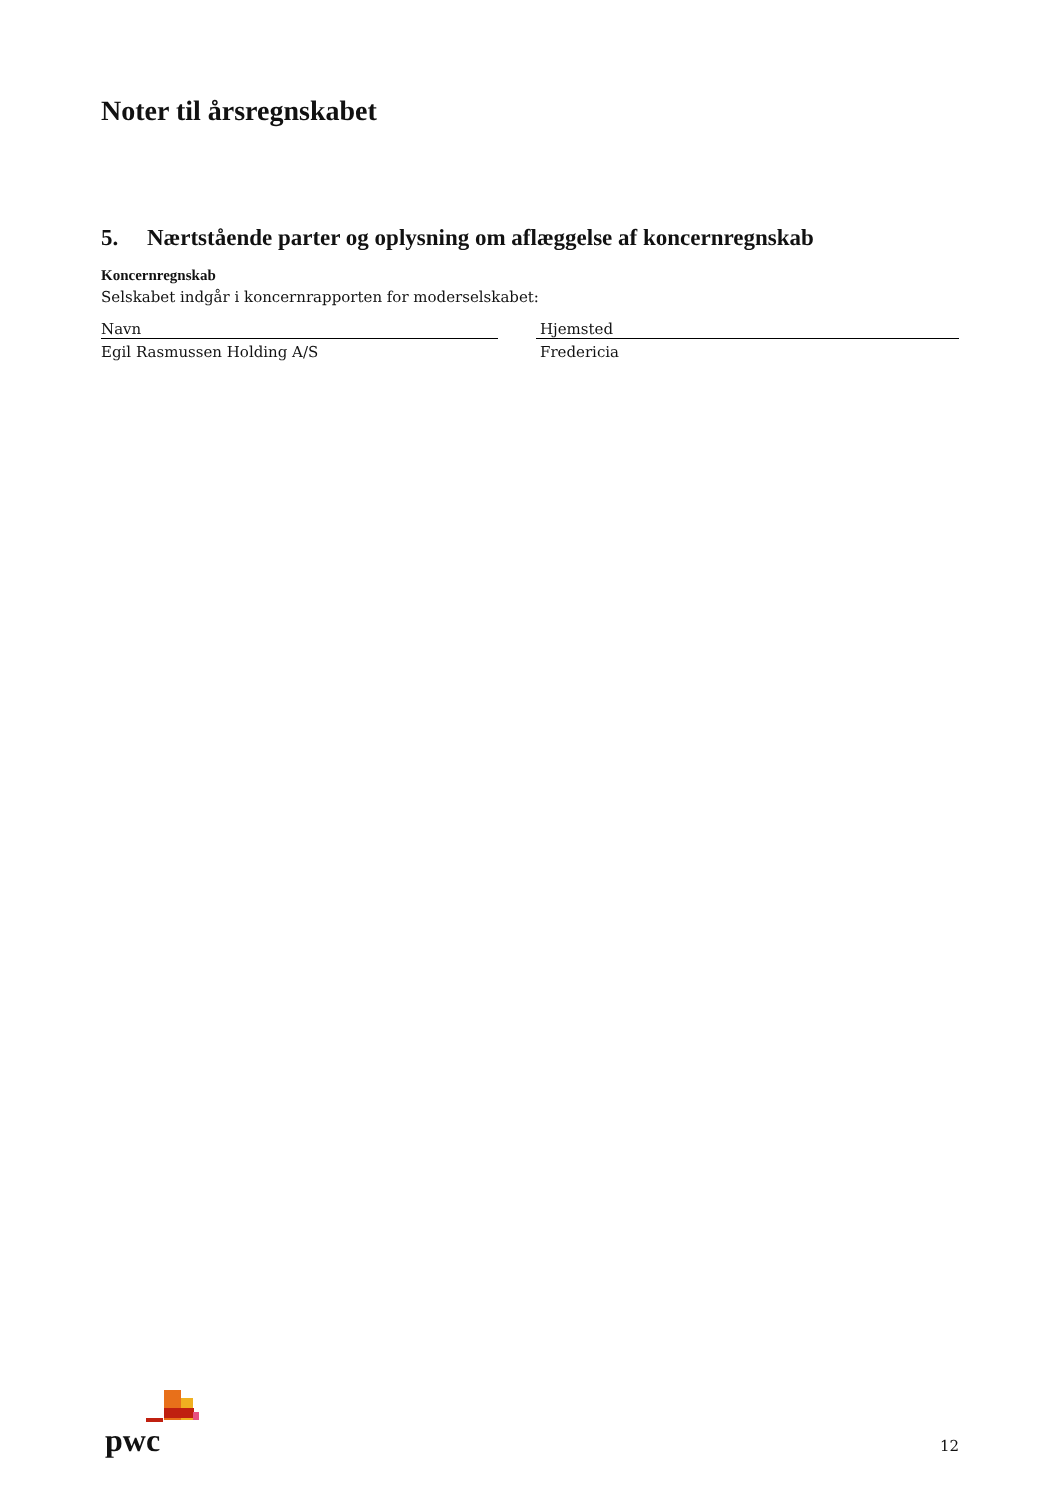Noter til årsregnskabet
5. Nærtstående parter og oplysning om aflæggelse af koncernregnskab
Koncernregnskab
Selskabet indgår i koncernrapporten for moderselskabet:
| Navn | | Hjemsted |
| --- | --- | --- |
| Egil Rasmussen Holding A/S | | Fredericia |
pwc
12